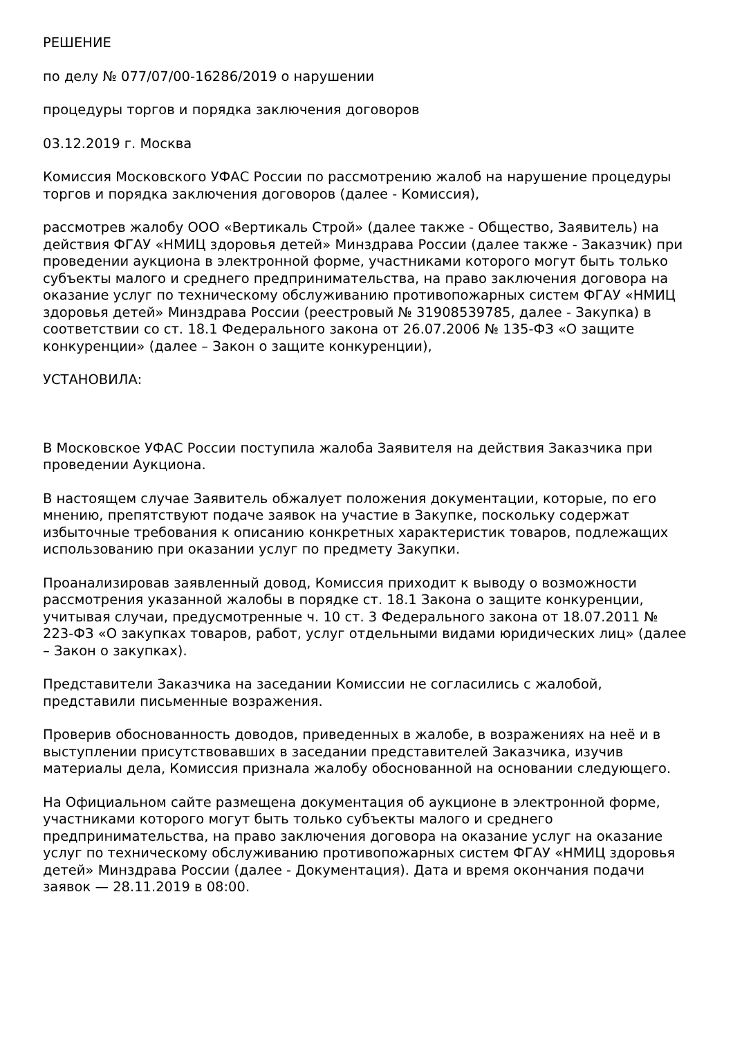РЕШЕНИЕ
по делу № 077/07/00-16286/2019 о нарушении
процедуры торгов и порядка заключения договоров
03.12.2019 г. Москва
Комиссия Московского УФАС России по рассмотрению жалоб на нарушение процедуры торгов и порядка заключения договоров (далее - Комиссия),
рассмотрев жалобу ООО «Вертикаль Строй» (далее также - Общество, Заявитель) на действия ФГАУ «НМИЦ здоровья детей» Минздрава России (далее также - Заказчик) при проведении аукциона в электронной форме, участниками которого могут быть только субъекты малого и среднего предпринимательства, на право заключения договора на оказание услуг по техническому обслуживанию противопожарных систем ФГАУ «НМИЦ здоровья детей» Минздрава России (реестровый № 31908539785, далее - Закупка) в соответствии со ст. 18.1 Федерального закона от 26.07.2006 № 135-ФЗ «О защите конкуренции» (далее – Закон о защите конкуренции),
УСТАНОВИЛА:
В Московское УФАС России поступила жалоба Заявителя на действия Заказчика при проведении Аукциона.
В настоящем случае Заявитель обжалует положения документации, которые, по его мнению, препятствуют подаче заявок на участие в Закупке, поскольку содержат избыточные требования к описанию конкретных характеристик товаров, подлежащих использованию при оказании услуг по предмету Закупки.
Проанализировав заявленный довод, Комиссия приходит к выводу о возможности рассмотрения указанной жалобы в порядке ст. 18.1 Закона о защите конкуренции, учитывая случаи, предусмотренные ч. 10 ст. 3 Федерального закона от 18.07.2011 № 223-ФЗ «О закупках товаров, работ, услуг отдельными видами юридических лиц» (далее – Закон о закупках).
Представители Заказчика на заседании Комиссии не согласились с жалобой, представили письменные возражения.
Проверив обоснованность доводов, приведенных в жалобе, в возражениях на неё и в выступлении присутствовавших в заседании представителей Заказчика, изучив материалы дела, Комиссия признала жалобу обоснованной на основании следующего.
На Официальном сайте размещена документация об аукционе в электронной форме, участниками которого могут быть только субъекты малого и среднего предпринимательства, на право заключения договора на оказание услуг на оказание услуг по техническому обслуживанию противопожарных систем ФГАУ «НМИЦ здоровья детей» Минздрава России (далее - Документация). Дата и время окончания подачи заявок — 28.11.2019 в 08:00.